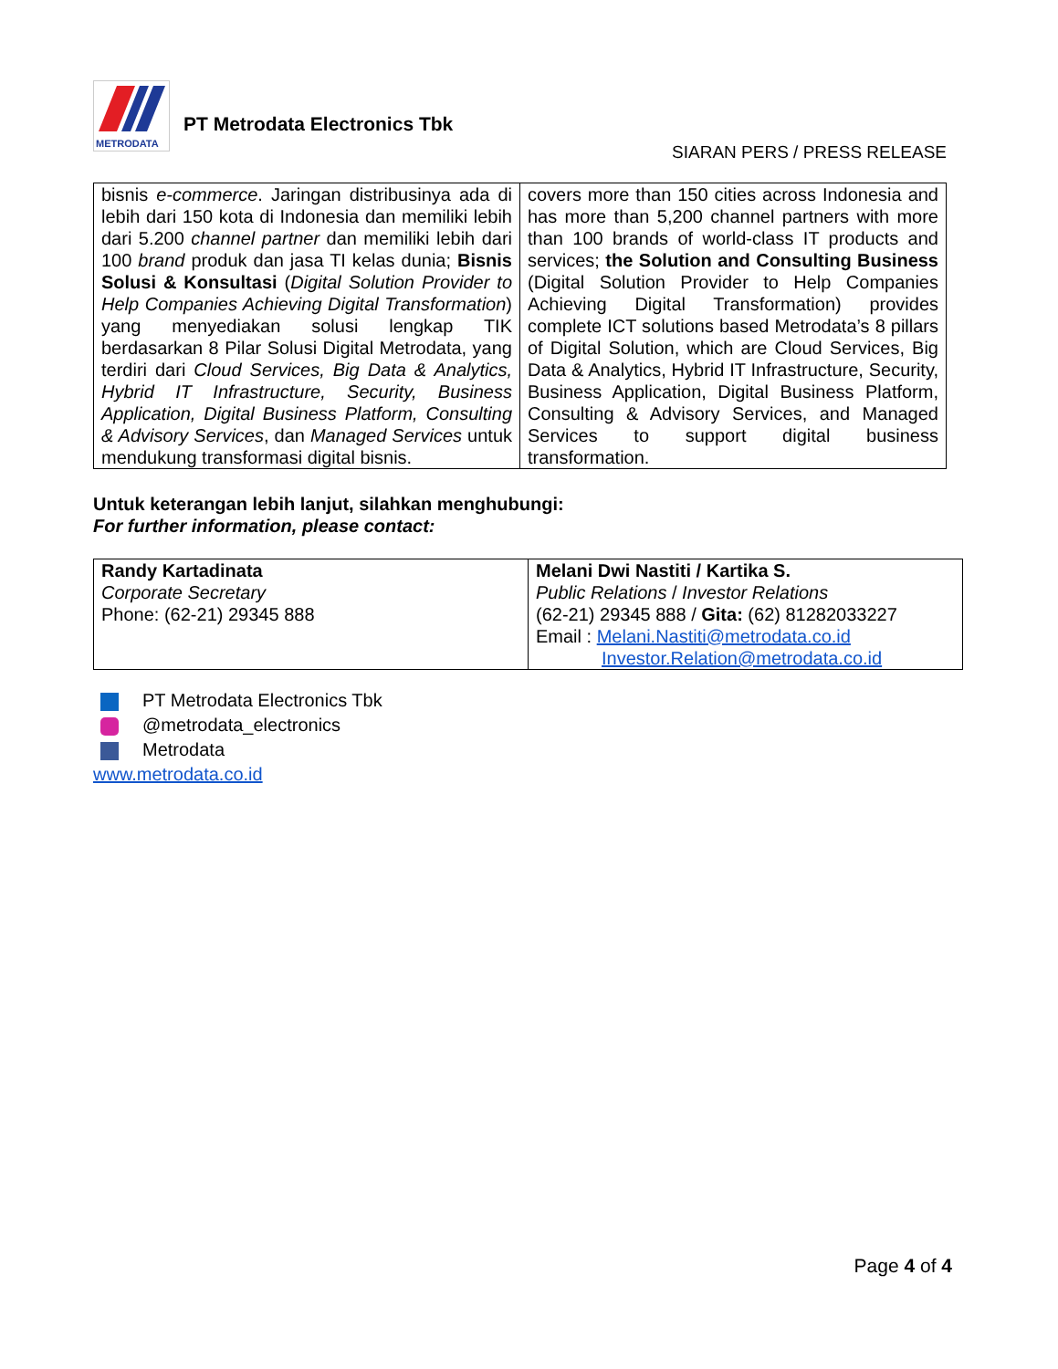METRODATA
PT Metrodata Electronics Tbk
SIARAN PERS / PRESS RELEASE
| bisnis e-commerce . Jaringan distribusinya ada di lebih dari 150 kota di Indonesia dan memiliki lebih dari 5.200 channel partner dan memiliki lebih dari 100 brand produk dan jasa TI kelas dunia; Bisnis Solusi & Konsultasi ( Digital Solution Provider to Help Companies Achieving Digital Transformation ) yang menyediakan solusi lengkap TIK berdasarkan 8 Pilar Solusi Digital Metrodata, yang terdiri dari Cloud Services, Big Data & Analytics, Hybrid IT Infrastructure, Security, Business Application, Digital Business Platform, Consulting & Advisory Services , dan Managed Services untuk mendukung transformasi digital bisnis. | covers more than 150 cities across Indonesia and has more than 5,200 channel partners with more than 100 brands of world-class IT products and services; the Solution and Consulting Business (Digital Solution Provider to Help Companies Achieving Digital Transformation) provides complete ICT solutions based Metrodata’s 8 pillars of Digital Solution, which are Cloud Services, Big Data & Analytics, Hybrid IT Infrastructure, Security, Business Application, Digital Business Platform, Consulting & Advisory Services, and Managed Services to support digital business transformation. |
Untuk keterangan lebih lanjut, silahkan menghubungi:
For further information, please contact:
| Randy Kartadinata Corporate Secretary Phone: (62-21) 29345 888 | Melani Dwi Nastiti / Kartika S. Public Relations / Investor Relations (62-21) 29345 888 / Gita: (62) 81282033227 Email : Melani.Nastiti@metrodata.co.id Investor.Relation@metrodata.co.id |
PT Metrodata Electronics Tbk
@metrodata_electronics
Metrodata
www.metrodata.co.id
Page 4 of 4